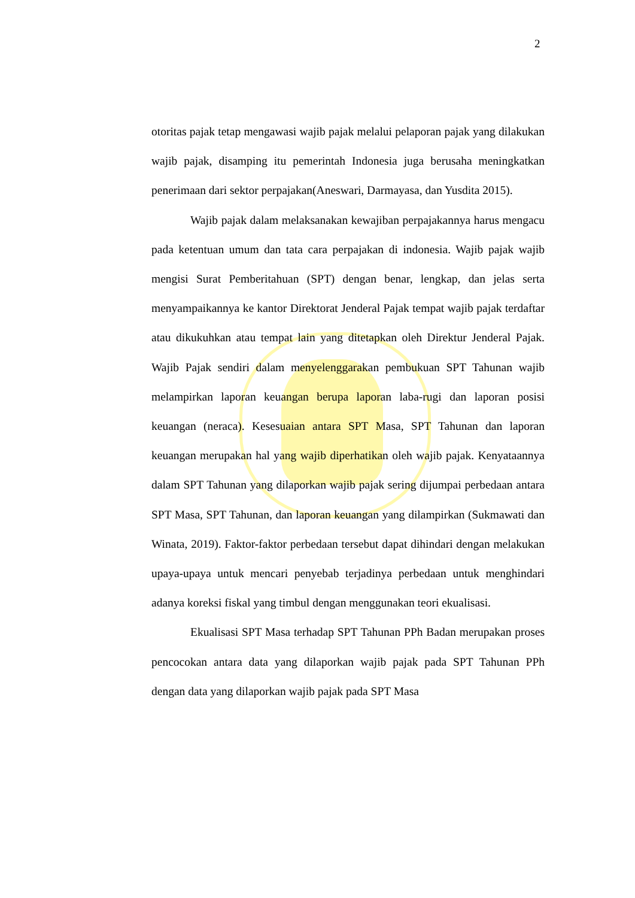2
otoritas pajak tetap mengawasi wajib pajak melalui pelaporan pajak yang dilakukan wajib pajak, disamping itu pemerintah Indonesia juga berusaha meningkatkan penerimaan dari sektor perpajakan(Aneswari, Darmayasa, dan Yusdita 2015).
Wajib pajak dalam melaksanakan kewajiban perpajakannya harus mengacu pada ketentuan umum dan tata cara perpajakan di indonesia. Wajib pajak wajib mengisi Surat Pemberitahuan (SPT) dengan benar, lengkap, dan jelas serta menyampaikannya ke kantor Direktorat Jenderal Pajak tempat wajib pajak terdaftar atau dikukuhkan atau tempat lain yang ditetapkan oleh Direktur Jenderal Pajak. Wajib Pajak sendiri dalam menyelenggarakan pembukuan SPT Tahunan wajib melampirkan laporan keuangan berupa laporan laba-rugi dan laporan posisi keuangan (neraca). Kesesuaian antara SPT Masa, SPT Tahunan dan laporan keuangan merupakan hal yang wajib diperhatikan oleh wajib pajak. Kenyataannya dalam SPT Tahunan yang dilaporkan wajib pajak sering dijumpai perbedaan antara SPT Masa, SPT Tahunan, dan laporan keuangan yang dilampirkan (Sukmawati dan Winata, 2019). Faktor-faktor perbedaan tersebut dapat dihindari dengan melakukan upaya-upaya untuk mencari penyebab terjadinya perbedaan untuk menghindari adanya koreksi fiskal yang timbul dengan menggunakan teori ekualisasi.
Ekualisasi SPT Masa terhadap SPT Tahunan PPh Badan merupakan proses pencocokan antara data yang dilaporkan wajib pajak pada SPT Tahunan PPh dengan data yang dilaporkan wajib pajak pada SPT Masa